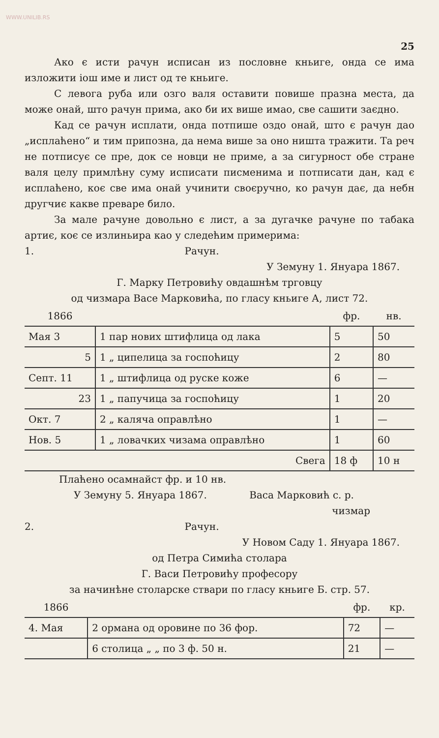WWW.UNILIB.RS
25
Ако є исти рачун исписан из пословне кньиге, онда се има изложити іош име и лист од те кньиге.
С левога руба или озго валя оставити повише празна места, да може онай, што рачун прима, ако би их више имао, све сашити заєдно.
Кад се рачун исплати, онда потпише оздо онай, што є рачун дао „исплаћено“ и тим припозна, да нема више за оно ништа тражити. Та реч не потписує се пре, док се новци не приме, а за сигурност обе стране валя целу примлѣну суму исписати писменима и потписати дан, кад є исплаћено, коє све има онай учинити своєручно, ко рачун дає, да небн другчиє какве преваре било.
За мале рачуне довольно є лист, а за дугачке рачуне по табака артиє, коє се излиньира као у следећим примерима:
1. Рачун.
У Земуну 1. Януара 1867.
Г. Марку Петровићу овдашнѣм трговцу
од чизмара Васе Марковића, по гласу кньиге А, лист 72.
| 1866 | | фр. | нв. |
| --- | --- | --- | --- |
| Мая 3 | 1 пар нових штифлица од лака | 5 | 50 |
| 5 | 1 „ ципелица за госпоћицу | 2 | 80 |
| Септ. 11 | 1 „ штифлица од руске коже | 6 | — |
| 23 | 1 „ папучица за госпоћицу | 1 | 20 |
| Окт. 7 | 2 „ каляча оправлѣно | 1 | — |
| Нов. 5 | 1 „ ловачких чизама оправлѣно | 1 | 60 |
| | Свега | 18 ф | 10 н |
Плаћено осамнайст фр. и 10 нв.
У Земуну 5. Януара 1867. Васа Марковић с. р.
чизмар
2. Рачун.
У Новом Саду 1. Януара 1867.
од Петра Симића столара
Г. Васи Петровићу професору
за начинѣне столарске ствари по гласу кньиге Б. стр. 57.
| 1866 | | фр. | кр. |
| --- | --- | --- | --- |
| 4. Мая | 2 ормана од оровине по 36 фор. | 72 | — |
| | 6 столица „ „ по 3 ф. 50 н. | 21 | — |